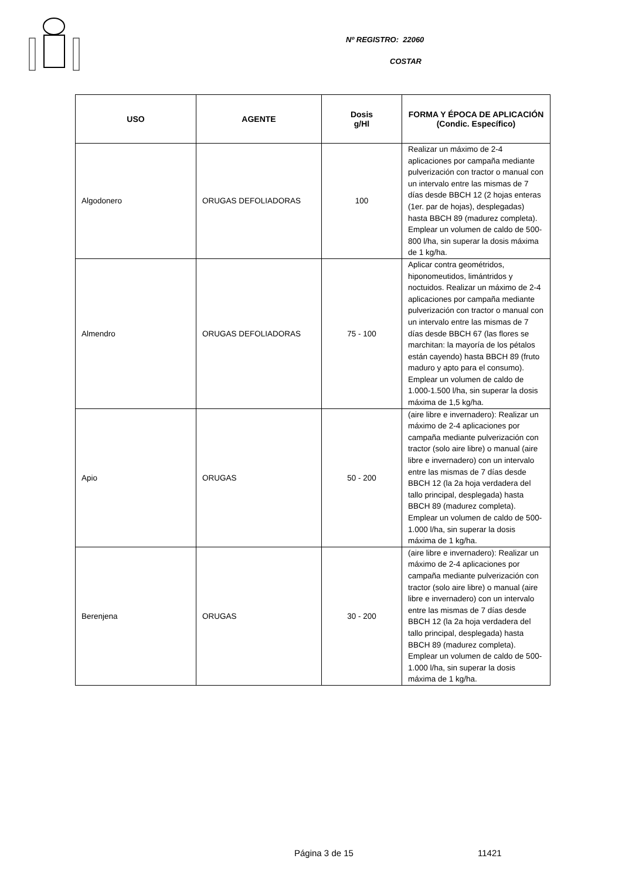Nº REGISTRO: 22060
COSTAR
| USO | AGENTE | Dosis g/Hl | FORMA Y ÉPOCA DE APLICACIÓN (Condic. Específico) |
| --- | --- | --- | --- |
| Algodonero | ORUGAS DEFOLIADORAS | 100 | Realizar un máximo de 2-4 aplicaciones por campaña mediante pulverización con tractor o manual con un intervalo entre las mismas de 7 días desde BBCH 12 (2 hojas enteras (1er. par de hojas), desplegadas) hasta BBCH 89 (madurez completa). Emplear un volumen de caldo de 500-800 l/ha, sin superar la dosis máxima de 1 kg/ha. |
| Almendro | ORUGAS DEFOLIADORAS | 75 - 100 | Aplicar contra geométridos, hiponomeutidos, limántridos y noctuidos. Realizar un máximo de 2-4 aplicaciones por campaña mediante pulverización con tractor o manual con un intervalo entre las mismas de 7 días desde BBCH 67 (las flores se marchitan: la mayoría de los pétalos están cayendo) hasta BBCH 89 (fruto maduro y apto para el consumo). Emplear un volumen de caldo de 1.000-1.500 l/ha, sin superar la dosis máxima de 1,5 kg/ha. |
| Apio | ORUGAS | 50 - 200 | (aire libre e invernadero): Realizar un máximo de 2-4 aplicaciones por campaña mediante pulverización con tractor (solo aire libre) o manual (aire libre e invernadero) con un intervalo entre las mismas de 7 días desde BBCH 12 (la 2a hoja verdadera del tallo principal, desplegada) hasta BBCH 89 (madurez completa). Emplear un volumen de caldo de 500-1.000 l/ha, sin superar la dosis máxima de 1 kg/ha. |
| Berenjena | ORUGAS | 30 - 200 | (aire libre e invernadero): Realizar un máximo de 2-4 aplicaciones por campaña mediante pulverización con tractor (solo aire libre) o manual (aire libre e invernadero) con un intervalo entre las mismas de 7 días desde BBCH 12 (la 2a hoja verdadera del tallo principal, desplegada) hasta BBCH 89 (madurez completa). Emplear un volumen de caldo de 500-1.000 l/ha, sin superar la dosis máxima de 1 kg/ha. |
Página 3 de 15 11421